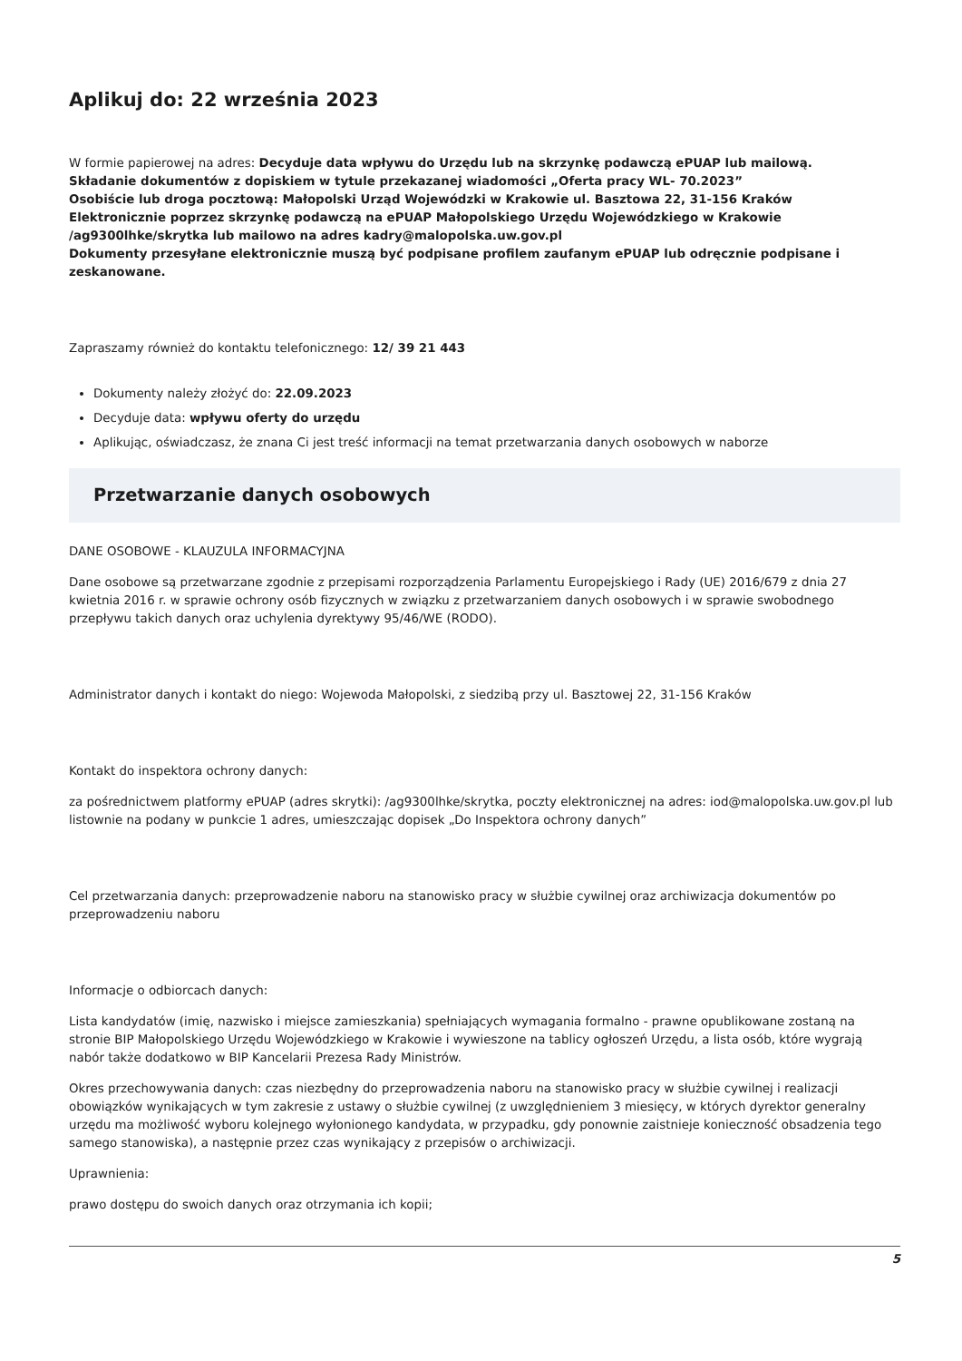Aplikuj do: 22 września 2023
W formie papierowej na adres: Decyduje data wpływu do Urzędu lub na skrzynkę podawczą ePUAP lub mailową.
Składanie dokumentów z dopiskiem w tytule przekazanej wiadomości „Oferta pracy WL- 70.2023”
Osobiście lub droga pocztową: Małopolski Urząd Wojewódzki w Krakowie ul. Basztowa 22, 31-156 Kraków
Elektronicznie poprzez skrzynkę podawczą na ePUAP Małopolskiego Urzędu Wojewódzkiego w Krakowie /ag9300lhke/skrytka lub mailowo na adres kadry@malopolska.uw.gov.pl
Dokumenty przesyłane elektronicznie muszą być podpisane profilem zaufanym ePUAP lub odręcznie podpisane i zeskanowane.
Zapraszamy również do kontaktu telefonicznego: 12/ 39 21 443
Dokumenty należy złożyć do: 22.09.2023
Decyduje data: wpływu oferty do urzędu
Aplikując, oświadczasz, że znana Ci jest treść informacji na temat przetwarzania danych osobowych w naborze
Przetwarzanie danych osobowych
DANE OSOBOWE - KLAUZULA INFORMACYJNA
Dane osobowe są przetwarzane zgodnie z przepisami rozporządzenia Parlamentu Europejskiego i Rady (UE) 2016/679 z dnia 27 kwietnia 2016 r. w sprawie ochrony osób fizycznych w związku z przetwarzaniem danych osobowych i w sprawie swobodnego przepływu takich danych oraz uchylenia dyrektywy 95/46/WE (RODO).
Administrator danych i kontakt do niego: Wojewoda Małopolski, z siedzibą przy ul. Basztowej 22, 31-156 Kraków
Kontakt do inspektora ochrony danych:
za pośrednictwem platformy ePUAP (adres skrytki): /ag9300lhke/skrytka, poczty elektronicznej na adres: iod@malopolska.uw.gov.pl lub listownie na podany w punkcie 1 adres, umieszczając dopisek „Do Inspektora ochrony danych”
Cel przetwarzania danych: przeprowadzenie naboru na stanowisko pracy w służbie cywilnej oraz archiwizacja dokumentów po przeprowadzeniu naboru
Informacje o odbiorcach danych:
Lista kandydatów (imię, nazwisko i miejsce zamieszkania) spełniających wymagania formalno - prawne opublikowane zostaną na stronie BIP Małopolskiego Urzędu Wojewódzkiego w Krakowie i wywieszone na tablicy ogłoszeń Urzędu, a lista osób, które wygrają nabór także dodatkowo w BIP Kancelarii Prezesa Rady Ministrów.
Okres przechowywania danych: czas niezbędny do przeprowadzenia naboru na stanowisko pracy w służbie cywilnej i realizacji obowiązków wynikających w tym zakresie z ustawy o służbie cywilnej (z uwzględnieniem 3 miesięcy, w których dyrektor generalny urzędu ma możliwość wyboru kolejnego wyłonionego kandydata, w przypadku, gdy ponownie zaistnieje konieczność obsadzenia tego samego stanowiska), a następnie przez czas wynikający z przepisów o archiwizacji.
Uprawnienia:
prawo dostępu do swoich danych oraz otrzymania ich kopii;
5